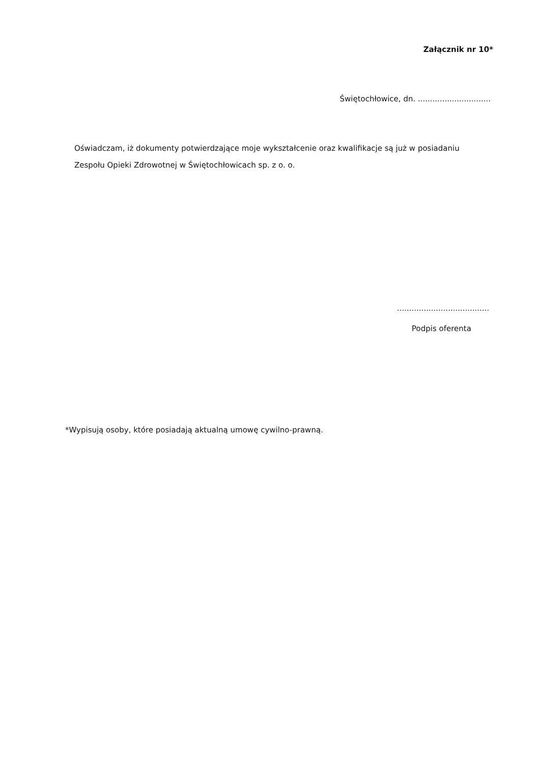Załącznik nr 10*
Świętochłowice, dn. ..............................
Oświadczam, iż dokumenty potwierdzające moje wykształcenie oraz kwalifikacje są już w posiadaniu Zespołu Opieki Zdrowotnej w Świętochłowicach sp. z o. o.
......................................
Podpis oferenta
*Wypisują osoby, które posiadają aktualną umowę cywilno-prawną.